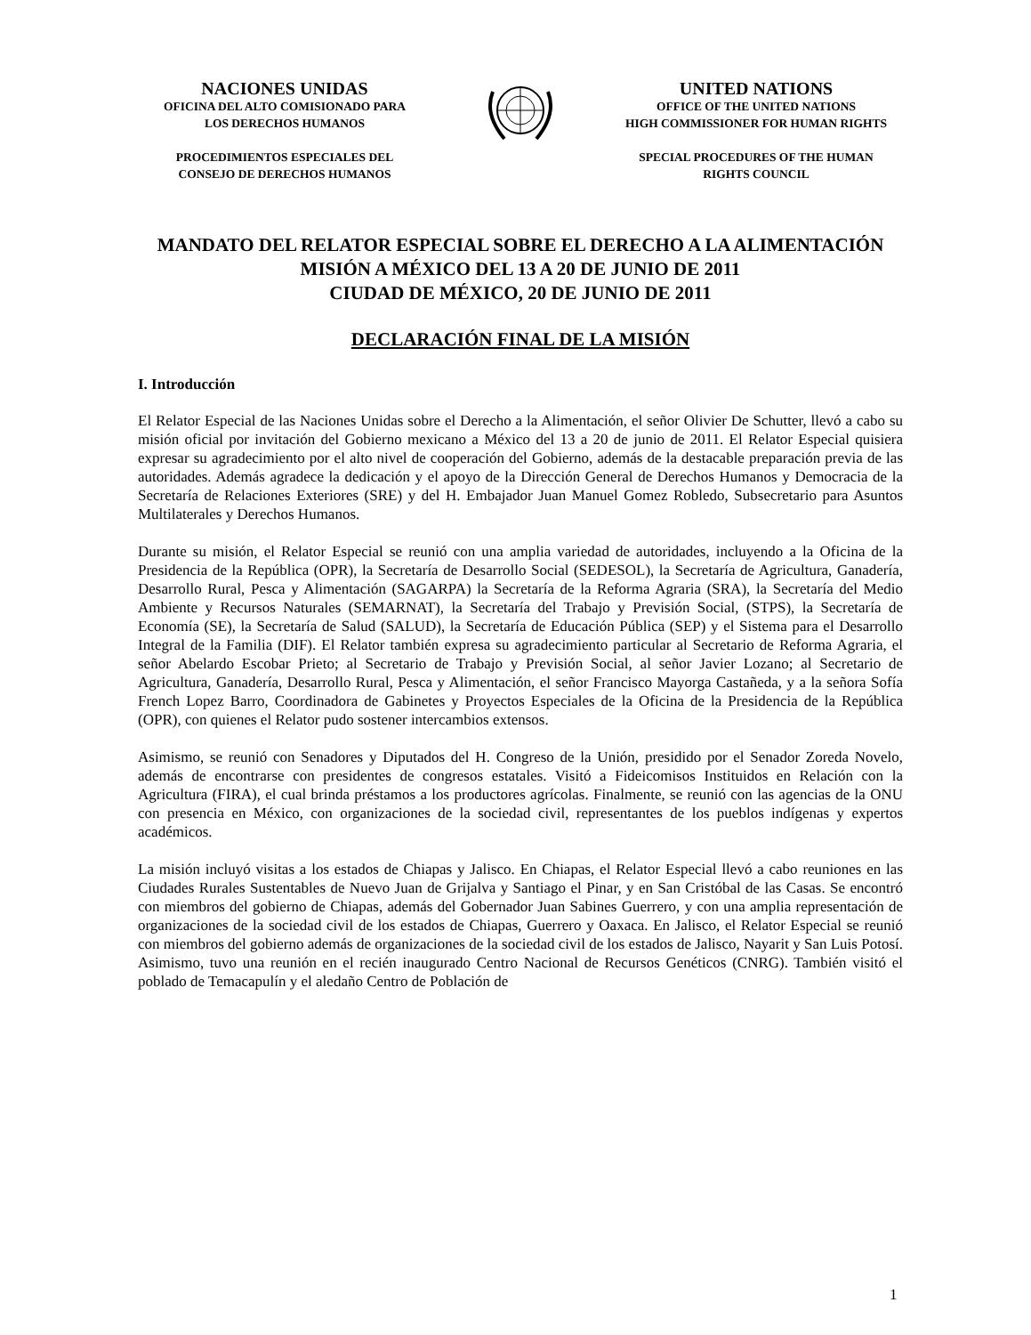NACIONES UNIDAS
OFICINA DEL ALTO COMISIONADO PARA
LOS DERECHOS HUMANOS
PROCEDIMIENTOS ESPECIALES DEL
CONSEJO DE DERECHOS HUMANOS
UNITED NATIONS
OFFICE OF THE UNITED NATIONS
HIGH COMMISSIONER FOR HUMAN RIGHTS
SPECIAL PROCEDURES OF THE HUMAN
RIGHTS COUNCIL
MANDATO DEL RELATOR ESPECIAL SOBRE EL DERECHO A LA ALIMENTACIÓN
MISIÓN A MÉXICO DEL 13 A 20 DE JUNIO DE 2011
CIUDAD DE MÉXICO, 20 DE JUNIO DE 2011
DECLARACIÓN FINAL DE LA MISIÓN
I. Introducción
El Relator Especial de las Naciones Unidas sobre el Derecho a la Alimentación, el señor Olivier De Schutter, llevó a cabo su misión oficial por invitación del Gobierno mexicano a México del 13 a 20 de junio de 2011. El Relator Especial quisiera expresar su agradecimiento por el alto nivel de cooperación del Gobierno, además de la destacable preparación previa de las autoridades. Además agradece la dedicación y el apoyo de la Dirección General de Derechos Humanos y Democracia de la Secretaría de Relaciones Exteriores (SRE) y del H. Embajador Juan Manuel Gomez Robledo, Subsecretario para Asuntos Multilaterales y Derechos Humanos.
Durante su misión, el Relator Especial se reunió con una amplia variedad de autoridades, incluyendo a la Oficina de la Presidencia de la República (OPR), la Secretaría de Desarrollo Social (SEDESOL), la Secretaría de Agricultura, Ganadería, Desarrollo Rural, Pesca y Alimentación (SAGARPA) la Secretaría de la Reforma Agraria (SRA), la Secretaría del Medio Ambiente y Recursos Naturales (SEMARNAT), la Secretaría del Trabajo y Previsión Social, (STPS), la Secretaría de Economía (SE), la Secretaría de Salud (SALUD), la Secretaría de Educación Pública (SEP) y el Sistema para el Desarrollo Integral de la Familia (DIF). El Relator también expresa su agradecimiento particular al Secretario de Reforma Agraria, el señor Abelardo Escobar Prieto; al Secretario de Trabajo y Previsión Social, al señor Javier Lozano; al Secretario de Agricultura, Ganadería, Desarrollo Rural, Pesca y Alimentación, el señor Francisco Mayorga Castañeda, y a la señora Sofía French Lopez Barro, Coordinadora de Gabinetes y Proyectos Especiales de la Oficina de la Presidencia de la República (OPR), con quienes el Relator pudo sostener intercambios extensos.
Asimismo, se reunió con Senadores y Diputados del H. Congreso de la Unión, presidido por el Senador Zoreda Novelo, además de encontrarse con presidentes de congresos estatales. Visitó a Fideicomisos Instituidos en Relación con la Agricultura (FIRA), el cual brinda préstamos a los productores agrícolas. Finalmente, se reunió con las agencias de la ONU con presencia en México, con organizaciones de la sociedad civil, representantes de los pueblos indígenas y expertos académicos.
La misión incluyó visitas a los estados de Chiapas y Jalisco. En Chiapas, el Relator Especial llevó a cabo reuniones en las Ciudades Rurales Sustentables de Nuevo Juan de Grijalva y Santiago el Pinar, y en San Cristóbal de las Casas. Se encontró con miembros del gobierno de Chiapas, además del Gobernador Juan Sabines Guerrero, y con una amplia representación de organizaciones de la sociedad civil de los estados de Chiapas, Guerrero y Oaxaca. En Jalisco, el Relator Especial se reunió con miembros del gobierno además de organizaciones de la sociedad civil de los estados de Jalisco, Nayarit y San Luis Potosí. Asimismo, tuvo una reunión en el recién inaugurado Centro Nacional de Recursos Genéticos (CNRG). También visitó el poblado de Temacapulín y el aledaño Centro de Población de
1